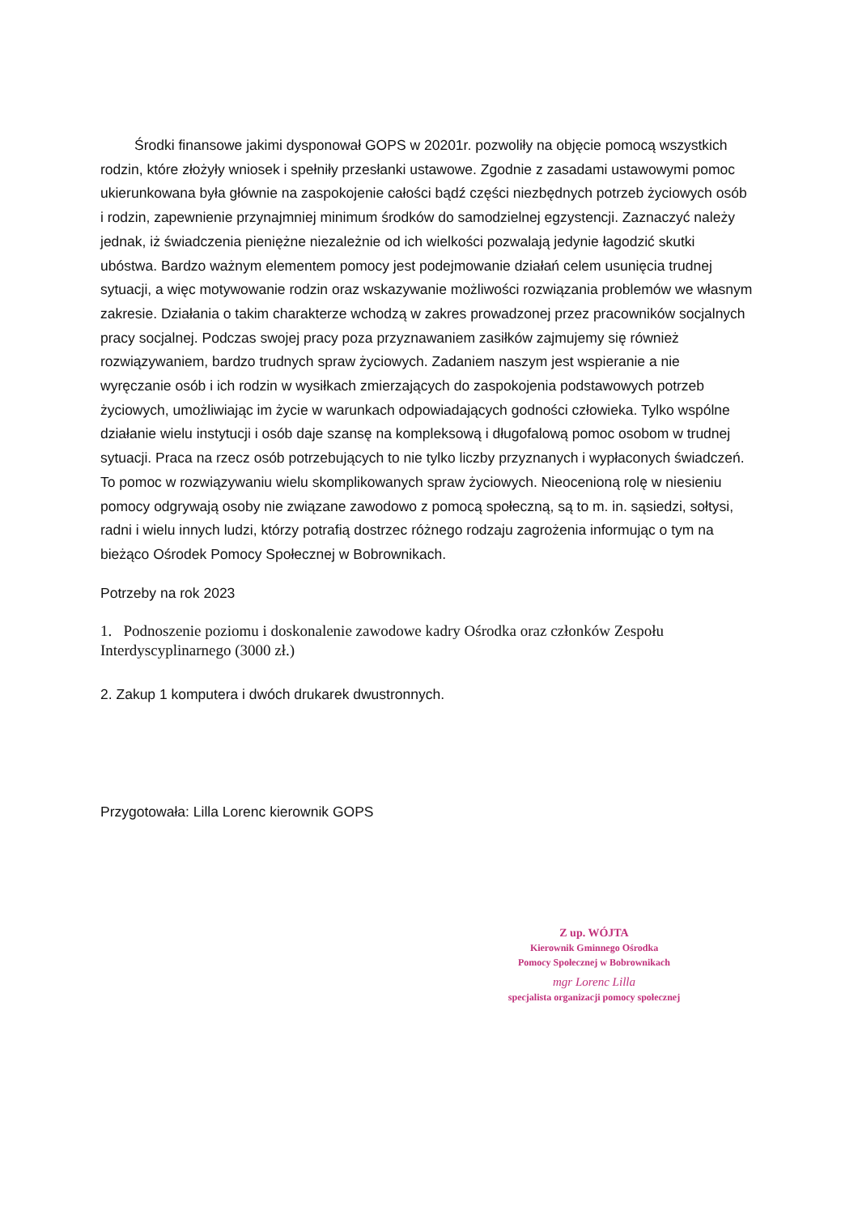Środki finansowe jakimi dysponował GOPS w 20201r. pozwoliły na objęcie pomocą wszystkich rodzin, które złożyły wniosek i spełniły przesłanki ustawowe. Zgodnie z zasadami ustawowymi pomoc ukierunkowana była głównie na zaspokojenie całości bądź części niezbędnych potrzeb życiowych osób i rodzin, zapewnienie przynajmniej minimum środków do samodzielnej egzystencji. Zaznaczyć należy jednak, iż świadczenia pieniężne niezależnie od ich wielkości pozwalają jedynie łagodzić skutki ubóstwa. Bardzo ważnym elementem pomocy jest podejmowanie działań celem usunięcia trudnej sytuacji, a więc motywowanie rodzin oraz wskazywanie możliwości rozwiązania problemów we własnym zakresie. Działania o takim charakterze wchodzą w zakres prowadzonej przez pracowników socjalnych pracy socjalnej. Podczas swojej pracy poza przyznawaniem zasiłków zajmujemy się również rozwiązywaniem, bardzo trudnych spraw życiowych. Zadaniem naszym jest wspieranie a nie wyręczanie osób i ich rodzin w wysiłkach zmierzających do zaspokojenia podstawowych potrzeb życiowych, umożliwiając im życie w warunkach odpowiadających godności człowieka. Tylko wspólne działanie wielu instytucji i osób daje szansę na kompleksową i długofalową pomoc osobom w trudnej sytuacji. Praca na rzecz osób potrzebujących to nie tylko liczby przyznanych i wypłaconych świadczeń. To pomoc w rozwiązywaniu wielu skomplikowanych spraw życiowych. Nieocenioną rolę w niesieniu pomocy odgrywają osoby nie związane zawodowo z pomocą społeczną, są to m. in. sąsiedzi, sołtysi, radni i wielu innych ludzi, którzy potrafią dostrzec różnego rodzaju zagrożenia informując o tym na bieżąco Ośrodek Pomocy Społecznej w Bobrownikach.
Potrzeby na rok 2023
1. Podnoszenie poziomu i doskonalenie zawodowe kadry Ośrodka oraz członków Zespołu Interdyscyplinarnego (3000 zł.)
2. Zakup 1 komputera i dwóch drukarek dwustronnych.
Przygotowała: Lilla Lorenc kierownik GOPS
Z up. WÓJTA
Kierownik Gminnego Ośrodka
Pomocy Społecznej w Bobrownikach
mgr Lorenc Lilla
specjalista organizacji pomocy społecznej